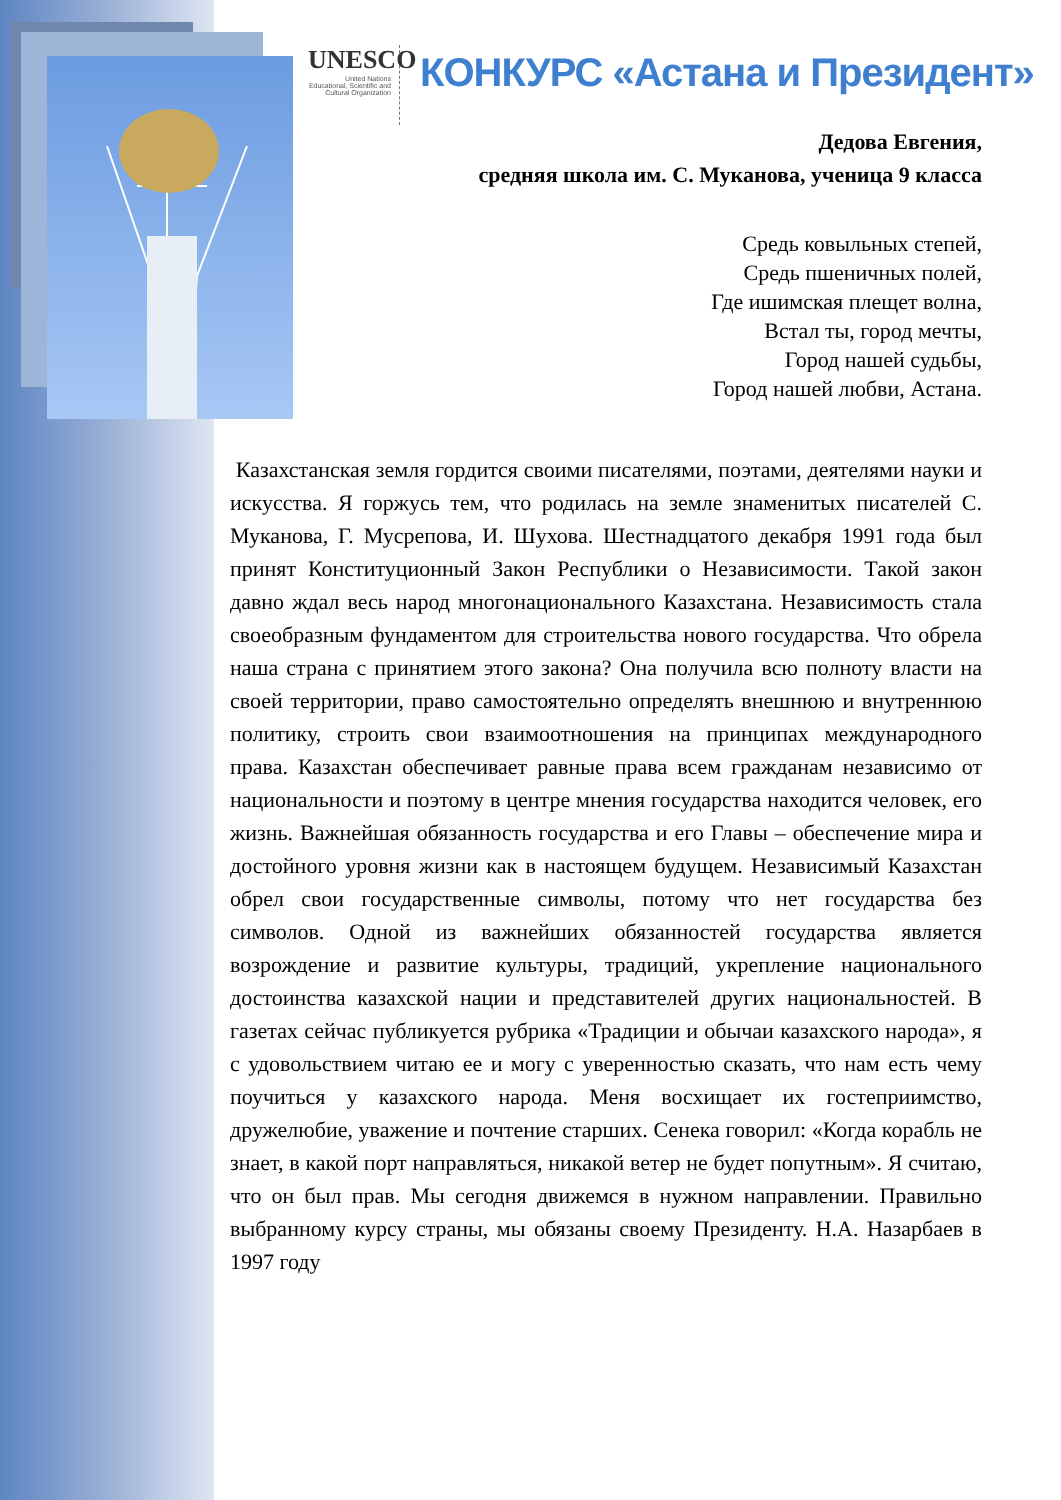UNESCO
United Nations Educational, Scientific and Cultural Organization
КОНКУРС «Астана и Президент»
Дедова Евгения,
средняя школа им. С. Муканова, ученица 9 класса
Средь ковыльных степей,
Средь пшеничных полей,
Где ишимская плещет волна,
Встал ты, город мечты,
Город нашей судьбы,
Город нашей любви, Астана.
Казахстанская земля гордится своими писателями, поэтами, деятелями науки и искусства. Я горжусь тем, что родилась на земле знаменитых писателей С. Муканова, Г. Мусрепова, И. Шухова. Шестнадцатого декабря 1991 года был принят Конституционный Закон Республики о Независимости. Такой закон давно ждал весь народ многонационального Казахстана. Независимость стала своеобразным фундаментом для строительства нового государства. Что обрела наша страна с принятием этого закона? Она получила всю полноту власти на своей территории, право самостоятельно определять внешнюю и внутреннюю политику, строить свои взаимоотношения на принципах международного права. Казахстан обеспечивает равные права всем гражданам независимо от национальности и поэтому в центре мнения государства находится человек, его жизнь. Важнейшая обязанность государства и его Главы – обеспечение мира и достойного уровня жизни как в настоящем будущем. Независимый Казахстан обрел свои государственные символы, потому что нет государства без символов. Одной из важнейших обязанностей государства является возрождение и развитие культуры, традиций, укрепление национального достоинства казахской нации и представителей других национальностей. В газетах сейчас публикуется рубрика «Традиции и обычаи казахского народа», я с удовольствием читаю ее и могу с уверенностью сказать, что нам есть чему поучиться у казахского народа. Меня восхищает их гостеприимство, дружелюбие, уважение и почтение старших. Сенека говорил: «Когда корабль не знает, в какой порт направляться, никакой ветер не будет попутным». Я считаю, что он был прав. Мы сегодня движемся в нужном направлении. Правильно выбранному курсу страны, мы обязаны своему Президенту. Н.А. Назарбаев в 1997 году